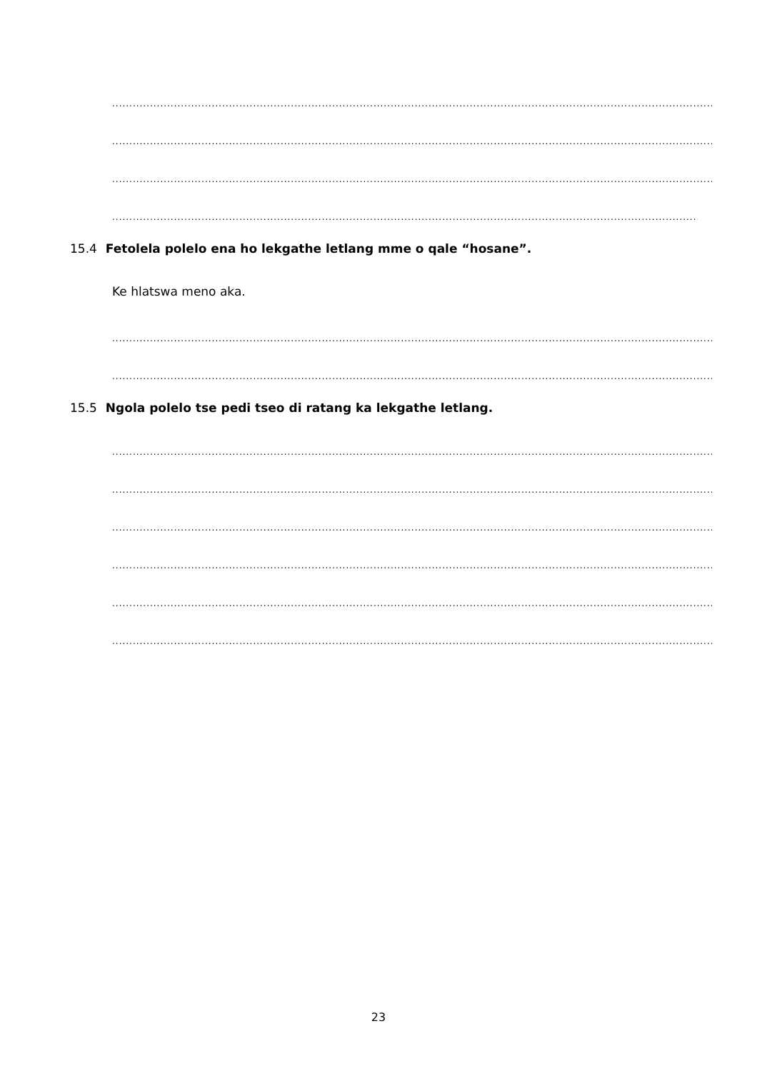....................................................................................................................................................................................................................
....................................................................................................................................................................................................................
....................................................................................................................................................................................................................
.................................................................................................................................................................................................
15.4 Fetolela polelo ena ho lekgathe letlang mme o qale “hosane”.
Ke hlatswa meno aka.
....................................................................................................................................................................................................................
....................................................................................................................................................................................................................
15.5 Ngola polelo tse pedi tseo di ratang ka lekgathe letlang.
....................................................................................................................................................................................................................
....................................................................................................................................................................................................................
....................................................................................................................................................................................................................
....................................................................................................................................................................................................................
....................................................................................................................................................................................................................
....................................................................................................................................................................................................................
23